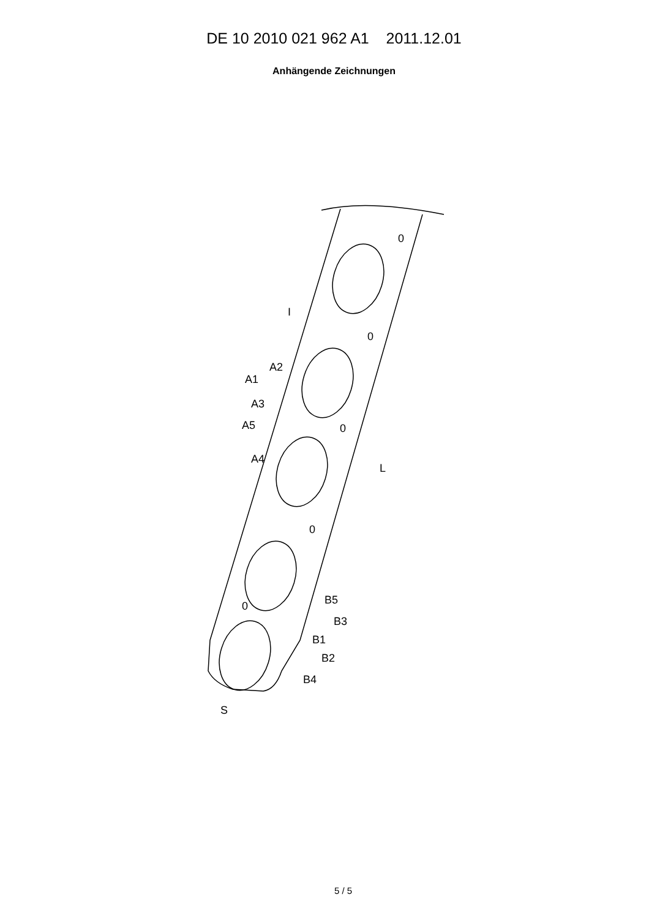DE 10 2010 021 962 A1 2011.12.01
Anhängende Zeichnungen
0
0
0
0
0
I
L
S
A1
A2
A3
A5
A4
B5
B3
B1
B2
B4
5 / 5